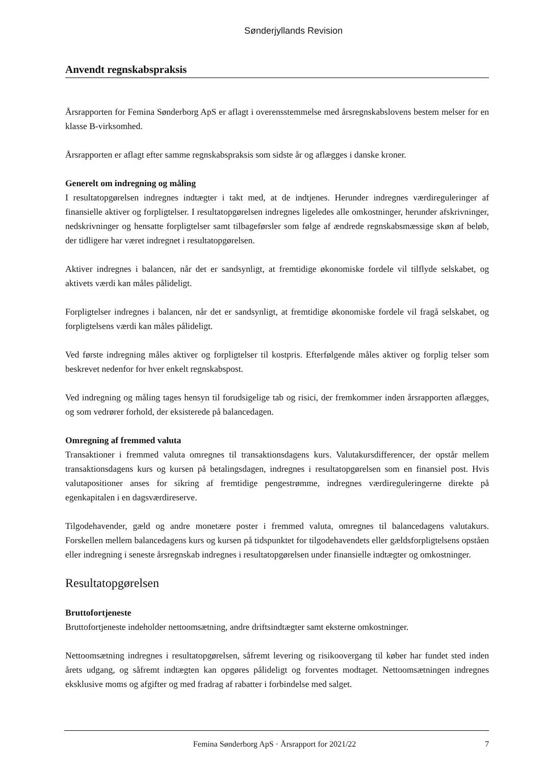Sønderjyllands Revision
Anvendt regnskabspraksis
Årsrapporten for Femina Sønderborg ApS er aflagt i overensstemmelse med årsregnskabslovens bestem melser for en klasse B-virksomhed.
Årsrapporten er aflagt efter samme regnskabspraksis som sidste år og aflægges i danske kroner.
Generelt om indregning og måling
I resultatopgørelsen indregnes indtægter i takt med, at de indtjenes. Herunder indregnes værdireguleringer af finansielle aktiver og forpligtelser. I resultatopgørelsen indregnes ligeledes alle omkostninger, herunder afskrivninger, nedskrivninger og hensatte forpligtelser samt tilbageførsler som følge af ændrede regnskabsmæssige skøn af beløb, der tidligere har været indregnet i resultatopgørelsen.
Aktiver indregnes i balancen, når det er sandsynligt, at fremtidige økonomiske fordele vil tilflyde selskabet, og aktivets værdi kan måles pålideligt.
Forpligtelser indregnes i balancen, når det er sandsynligt, at fremtidige økonomiske fordele vil fragå selskabet, og forpligtelsens værdi kan måles pålideligt.
Ved første indregning måles aktiver og forpligtelser til kostpris. Efterfølgende måles aktiver og forplig telser som beskrevet nedenfor for hver enkelt regnskabspost.
Ved indregning og måling tages hensyn til forudsigelige tab og risici, der fremkommer inden årsrapporten aflægges, og som vedrører forhold, der eksisterede på balancedagen.
Omregning af fremmed valuta
Transaktioner i fremmed valuta omregnes til transaktionsdagens kurs. Valutakursdifferencer, der opstår mellem transaktionsdagens kurs og kursen på betalingsdagen, indregnes i resultatopgørelsen som en finansiel post. Hvis valutapositioner anses for sikring af fremtidige pengestrømme, indregnes værdireguleringerne direkte på egenkapitalen i en dagsværdireserve.
Tilgodehavender, gæld og andre monetære poster i fremmed valuta, omregnes til balancedagens valutakurs. Forskellen mellem balancedagens kurs og kursen på tidspunktet for tilgodehavendets eller gældsforpligtelsens opståen eller indregning i seneste årsregnskab indregnes i resultatopgørelsen under finansielle indtægter og omkostninger.
Resultatopgørelsen
Bruttofortjeneste
Bruttofortjeneste indeholder nettoomsætning, andre driftsindtægter samt eksterne omkostninger.
Nettoomsætning indregnes i resultatopgørelsen, såfremt levering og risikoovergang til køber har fundet sted inden årets udgang, og såfremt indtægten kan opgøres pålideligt og forventes modtaget. Nettoomsætningen indregnes eksklusive moms og afgifter og med fradrag af rabatter i forbindelse med salget.
Femina Sønderborg ApS · Årsrapport for 2021/22 7